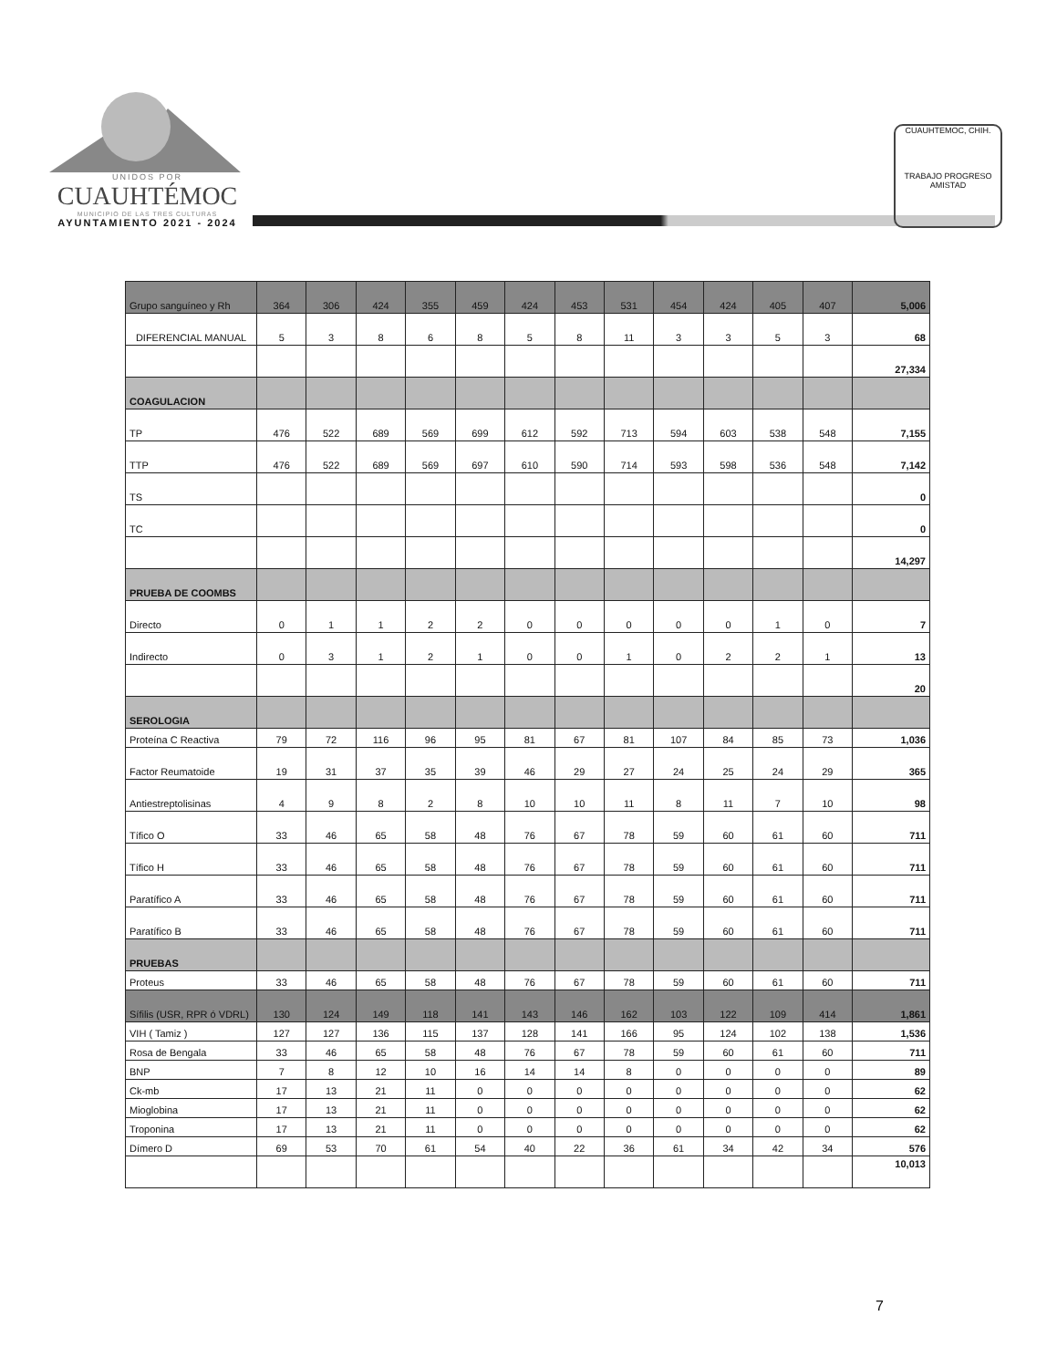UNIDOS POR
CUAUHTÉMOC
MUNICIPIO DE LAS TRES CULTURAS
AYUNTAMIENTO 2021 - 2024
CUAUHTEMOC, CHIH.
TRABAJO PROGRESO AMISTAD
| Grupo sanguíneo y Rh | 364 | 306 | 424 | 355 | 459 | 424 | 453 | 531 | 454 | 424 | 405 | 407 | 5,006 |
| DIFERENCIAL MANUAL | 5 | 3 | 8 | 6 | 8 | 5 | 8 | 11 | 3 | 3 | 5 | 3 | 68 |
| | | | | | | | | | | | | | 27,334 |
| COAGULACION | | | | | | | | | | | | | |
| TP | 476 | 522 | 689 | 569 | 699 | 612 | 592 | 713 | 594 | 603 | 538 | 548 | 7,155 |
| TTP | 476 | 522 | 689 | 569 | 697 | 610 | 590 | 714 | 593 | 598 | 536 | 548 | 7,142 |
| TS | | | | | | | | | | | | | 0 |
| TC | | | | | | | | | | | | | 0 |
| | | | | | | | | | | | | | 14,297 |
| PRUEBA DE COOMBS | | | | | | | | | | | | | |
| Directo | 0 | 1 | 1 | 2 | 2 | 0 | 0 | 0 | 0 | 0 | 1 | 0 | 7 |
| Indirecto | 0 | 3 | 1 | 2 | 1 | 0 | 0 | 1 | 0 | 2 | 2 | 1 | 13 |
| | | | | | | | | | | | | | 20 |
| SEROLOGIA | | | | | | | | | | | | | |
| Proteína C Reactiva | 79 | 72 | 116 | 96 | 95 | 81 | 67 | 81 | 107 | 84 | 85 | 73 | 1,036 |
| Factor Reumatoide | 19 | 31 | 37 | 35 | 39 | 46 | 29 | 27 | 24 | 25 | 24 | 29 | 365 |
| Antiestreptolisinas | 4 | 9 | 8 | 2 | 8 | 10 | 10 | 11 | 8 | 11 | 7 | 10 | 98 |
| Tífico O | 33 | 46 | 65 | 58 | 48 | 76 | 67 | 78 | 59 | 60 | 61 | 60 | 711 |
| Tífico H | 33 | 46 | 65 | 58 | 48 | 76 | 67 | 78 | 59 | 60 | 61 | 60 | 711 |
| Paratífico A | 33 | 46 | 65 | 58 | 48 | 76 | 67 | 78 | 59 | 60 | 61 | 60 | 711 |
| Paratífico B | 33 | 46 | 65 | 58 | 48 | 76 | 67 | 78 | 59 | 60 | 61 | 60 | 711 |
| PRUEBAS | | | | | | | | | | | | | |
| Proteus | 33 | 46 | 65 | 58 | 48 | 76 | 67 | 78 | 59 | 60 | 61 | 60 | 711 |
| Sífilis (USR, RPR ó VDRL) | 130 | 124 | 149 | 118 | 141 | 143 | 146 | 162 | 103 | 122 | 109 | 414 | 1,861 |
| VIH ( Tamiz ) | 127 | 127 | 136 | 115 | 137 | 128 | 141 | 166 | 95 | 124 | 102 | 138 | 1,536 |
| Rosa de Bengala | 33 | 46 | 65 | 58 | 48 | 76 | 67 | 78 | 59 | 60 | 61 | 60 | 711 |
| BNP | 7 | 8 | 12 | 10 | 16 | 14 | 14 | 8 | 0 | 0 | 0 | 0 | 89 |
| Ck-mb | 17 | 13 | 21 | 11 | 0 | 0 | 0 | 0 | 0 | 0 | 0 | 0 | 62 |
| Mioglobina | 17 | 13 | 21 | 11 | 0 | 0 | 0 | 0 | 0 | 0 | 0 | 0 | 62 |
| Troponina | 17 | 13 | 21 | 11 | 0 | 0 | 0 | 0 | 0 | 0 | 0 | 0 | 62 |
| Dímero D | 69 | 53 | 70 | 61 | 54 | 40 | 22 | 36 | 61 | 34 | 42 | 34 | 576 |
| | | | | | | | | | | | | | 10,013 |
7